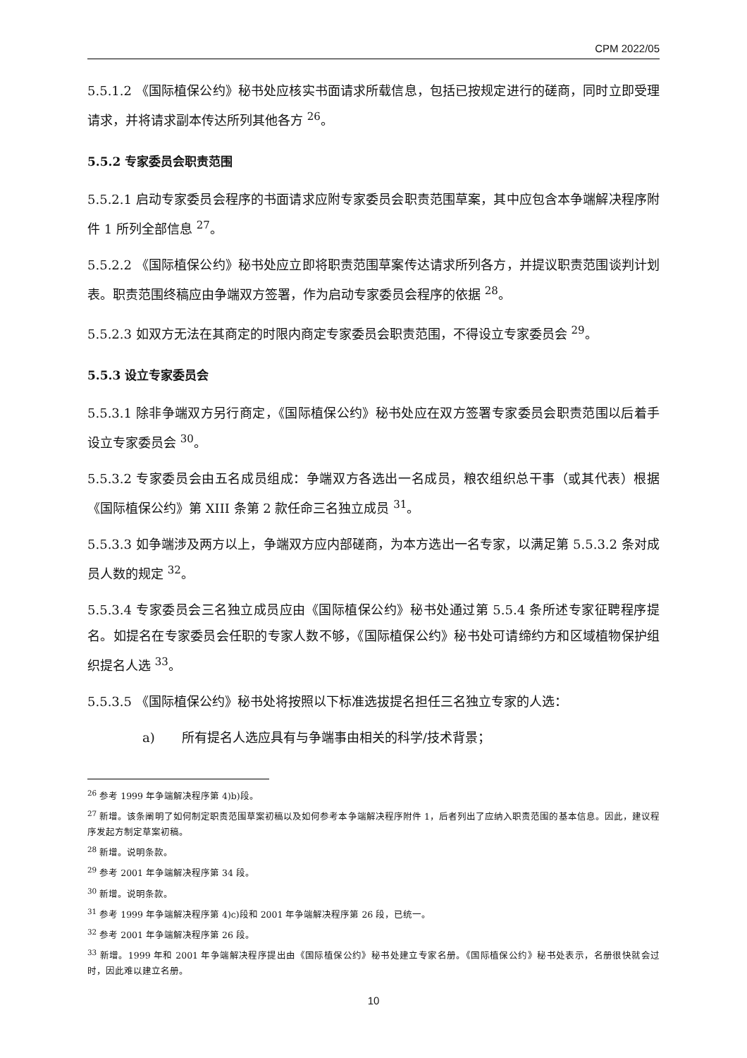CPM 2022/05
5.5.1.2 《国际植保公约》秘书处应核实书面请求所载信息，包括已按规定进行的磋商，同时立即受理请求，并将请求副本传达所列其他各方 <sup>26</sup>。
5.5.2 专家委员会职责范围
5.5.2.1 启动专家委员会程序的书面请求应附专家委员会职责范围草案，其中应包含本争端解决程序附件 1 所列全部信息 <sup>27</sup>。
5.5.2.2 《国际植保公约》秘书处应立即将职责范围草案传达请求所列各方，并提议职责范围谈判计划表。职责范围终稿应由争端双方签署，作为启动专家委员会程序的依据 <sup>28</sup>。
5.5.2.3 如双方无法在其商定的时限内商定专家委员会职责范围，不得设立专家委员会 <sup>29</sup>。
5.5.3 设立专家委员会
5.5.3.1 除非争端双方另行商定，《国际植保公约》秘书处应在双方签署专家委员会职责范围以后着手设立专家委员会 <sup>30</sup>。
5.5.3.2 专家委员会由五名成员组成：争端双方各选出一名成员，粮农组织总干事（或其代表）根据《国际植保公约》第 XIII 条第 2 款任命三名独立成员 <sup>31</sup>。
5.5.3.3 如争端涉及两方以上，争端双方应内部磋商，为本方选出一名专家，以满足第 5.5.3.2 条对成员人数的规定 <sup>32</sup>。
5.5.3.4 专家委员会三名独立成员应由《国际植保公约》秘书处通过第 5.5.4 条所述专家征聘程序提名。如提名在专家委员会任职的专家人数不够，《国际植保公约》秘书处可请缔约方和区域植物保护组织提名人选 <sup>33</sup>。
5.5.3.5 《国际植保公约》秘书处将按照以下标准选拔提名担任三名独立专家的人选：
a) 所有提名人选应具有与争端事由相关的科学/技术背景；
<sup>26</sup> 参考 1999 年争端解决程序第 4)b)段。
<sup>27</sup> 新增。该条阐明了如何制定职责范围草案初稿以及如何参考本争端解决程序附件 1，后者列出了应纳入职责范围的基本信息。因此，建议程序发起方制定草案初稿。
<sup>28</sup> 新增。说明条款。
<sup>29</sup> 参考 2001 年争端解决程序第 34 段。
<sup>30</sup> 新增。说明条款。
<sup>31</sup> 参考 1999 年争端解决程序第 4)c)段和 2001 年争端解决程序第 26 段，已统一。
<sup>32</sup> 参考 2001 年争端解决程序第 26 段。
<sup>33</sup> 新增。1999 年和 2001 年争端解决程序提出由《国际植保公约》秘书处建立专家名册。《国际植保公约》秘书处表示，名册很快就会过时，因此难以建立名册。
10